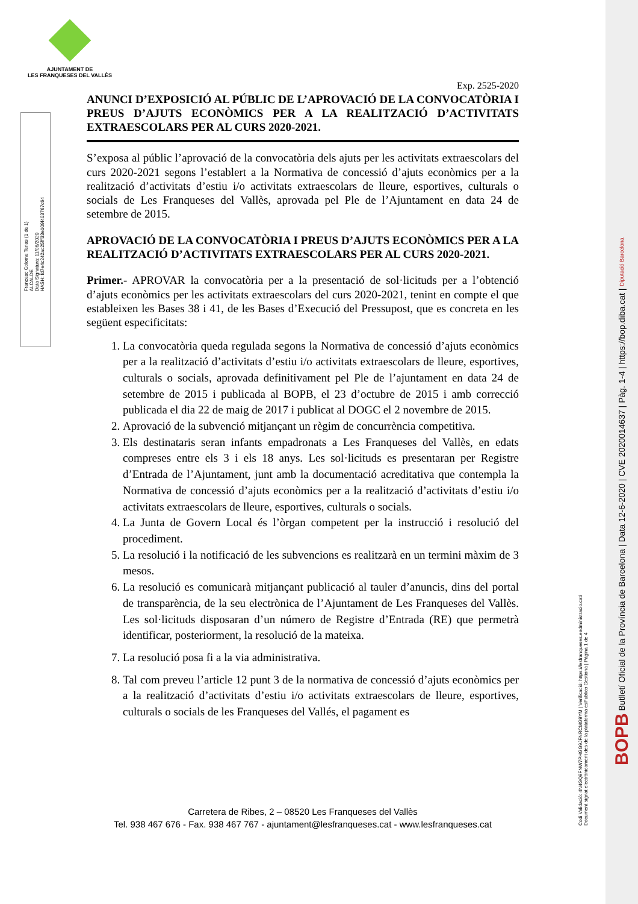AJUNTAMENT DE
LES FRANQUESES DEL VALLÈS
Francesc Colome Tenas (1 de 1)
ALCALDE
Data Signatura: 11/06/2020
HASH: fd7e4c242ac25fff33e109f403767c64
Exp. 2525-2020
ANUNCI D’EXPOSICIÓ AL PÚBLIC DE L’APROVACIÓ DE LA CONVOCATÒRIA I PREUS D’AJUTS ECONÒMICS PER A LA REALITZACIÓ D’ACTIVITATS EXTRAESCOLARS PER AL CURS 2020-2021.
S’exposa al públic l’aprovació de la convocatòria dels ajuts per les activitats extraescolars del curs 2020-2021 segons l’establert a la Normativa de concessió d’ajuts econòmics per a la realització d’activitats d’estiu i/o activitats extraescolars de lleure, esportives, culturals o socials de Les Franqueses del Vallès, aprovada pel Ple de l’Ajuntament en data 24 de setembre de 2015.
APROVACIÓ DE LA CONVOCATÒRIA I PREUS D’AJUTS ECONÒMICS PER A LA REALITZACIÓ D’ACTIVITATS EXTRAESCOLARS PER AL CURS 2020-2021.
Primer.- APROVAR la convocatòria per a la presentació de sol·licituds per a l’obtenció d’ajuts econòmics per les activitats extraescolars del curs 2020-2021, tenint en compte el que estableixen les Bases 38 i 41, de les Bases d’Execució del Pressupost, que es concreta en les següent especificitats:
1. La convocatòria queda regulada segons la Normativa de concessió d’ajuts econòmics per a la realització d’activitats d’estiu i/o activitats extraescolars de lleure, esportives, culturals o socials, aprovada definitivament pel Ple de l’ajuntament en data 24 de setembre de 2015 i publicada al BOPB, el 23 d’octubre de 2015 i amb correcció publicada el dia 22 de maig de 2017 i publicat al DOGC el 2 novembre de 2015.
2. Aprovació de la subvenció mitjançant un règim de concurrència competitiva.
3. Els destinataris seran infants empadronats a Les Franqueses del Vallès, en edats compreses entre els 3 i els 18 anys. Les sol·licituds es presentaran per Registre d’Entrada de l’Ajuntament, junt amb la documentació acreditativa que contempla la Normativa de concessió d’ajuts econòmics per a la realització d’activitats d’estiu i/o activitats extraescolars de lleure, esportives, culturals o socials.
4. La Junta de Govern Local és l’òrgan competent per la instrucció i resolució del procediment.
5. La resolució i la notificació de les subvencions es realitzarà en un termini màxim de 3 mesos.
6. La resolució es comunicarà mitjançant publicació al tauler d’anuncis, dins del portal de transparència, de la seu electrònica de l’Ajuntament de Les Franqueses del Vallès. Les sol·licituds disposaran d’un número de Registre d’Entrada (RE) que permetrà identificar, posteriorment, la resolució de la mateixa.
7. La resolució posa fi a la via administrativa.
8. Tal com preveu l’article 12 punt 3 de la normativa de concessió d’ajuts econòmics per a la realització d’activitats d’estiu i/o activitats extraescolars de lleure, esportives, culturals o socials de les Franqueses del Vallés, el pagament es
Carretera de Ribes, 2 – 08520 Les Franqueses del Vallès
Tel. 938 467 676 - Fax. 938 467 767 - ajuntament@lesfranqueses.cat - www.lesfranqueses.cat
Codi Validació: 4N4GQ9FNW7PHGG9JFNRCMG9YM | Verificació: https://lesfranqueses.eadministracio.cat/
Document signat electrònicament des de la plataforma esPublico Gestiona | Pàgina 1 de 4
BOPB Butlletí Oficial de la Província de Barcelona | Data 12-6-2020 | CVE 2020014637 | Pàg. 1-4 | https://bop.diba.cat | Diputació Barcelona